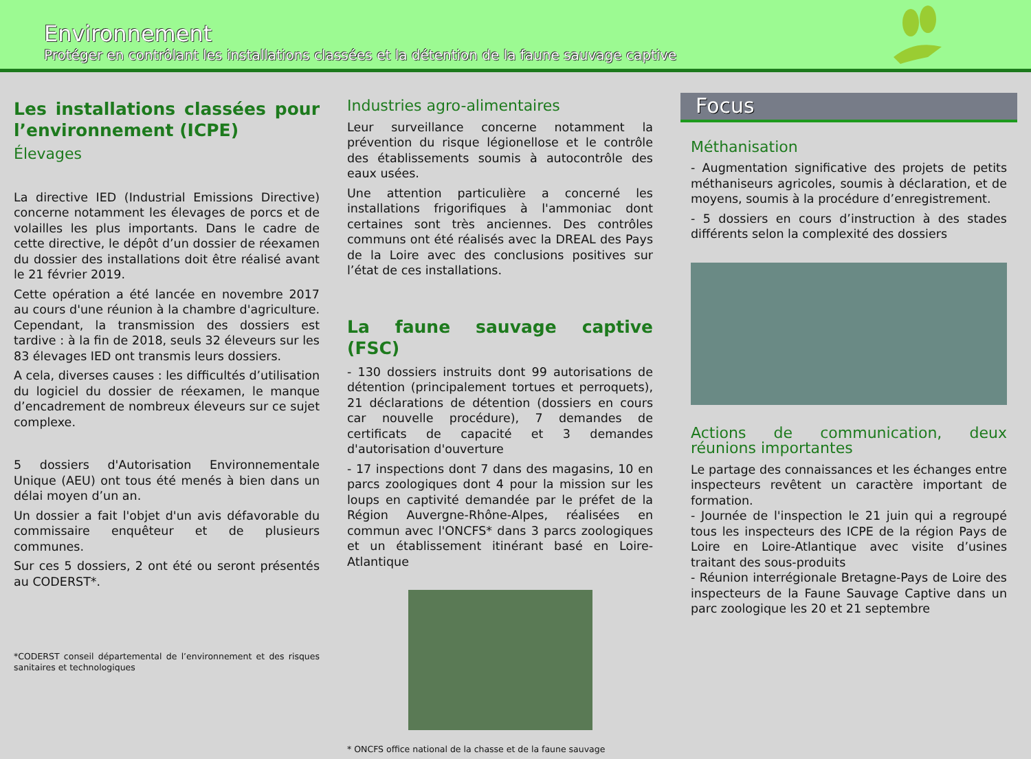Environnement
Protéger en contrôlant les installations classées et la détention de la faune sauvage captive
Les installations classées pour l’environnement (ICPE)
Élevages
La directive IED (Industrial Emissions Directive) concerne notamment les élevages de porcs et de volailles les plus importants. Dans le cadre de cette directive, le dépôt d’un dossier de réexamen du dossier des installations doit être réalisé avant le 21 février 2019.
Cette opération a été lancée en novembre 2017 au cours d'une réunion à la chambre d'agriculture. Cependant, la transmission des dossiers est tardive : à la fin de 2018, seuls 32 éleveurs sur les 83 élevages IED ont transmis leurs dossiers.
A cela, diverses causes : les difficultés d’utilisation du logiciel du dossier de réexamen, le manque d’encadrement de nombreux éleveurs sur ce sujet complexe.
5 dossiers d'Autorisation Environnementale Unique (AEU) ont tous été menés à bien dans un délai moyen d’un an.
Un dossier a fait l'objet d'un avis défavorable du commissaire enquêteur et de plusieurs communes.
Sur ces 5 dossiers, 2 ont été ou seront présentés au CODERST*.
*CODERST conseil départemental de l’environnement et des risques sanitaires et technologiques
Industries agro-alimentaires
Leur surveillance concerne notamment la prévention du risque légionellose et le contrôle des établissements soumis à autocontrôle des eaux usées.
Une attention particulière a concerné les installations frigorifiques à l'ammoniac dont certaines sont très anciennes. Des contrôles communs ont été réalisés avec la DREAL des Pays de la Loire avec des conclusions positives sur l’état de ces installations.
La faune sauvage captive (FSC)
- 130 dossiers instruits dont 99 autorisations de détention (principalement tortues et perroquets), 21 déclarations de détention (dossiers en cours car nouvelle procédure), 7 demandes de certificats de capacité et 3 demandes d'autorisation d'ouverture
- 17 inspections dont 7 dans des magasins, 10 en parcs zoologiques dont 4 pour la mission sur les loups en captivité demandée par le préfet de la Région Auvergne-Rhône-Alpes, réalisées en commun avec l'ONCFS* dans 3 parcs zoologiques et un établissement itinérant basé en Loire-Atlantique
* ONCFS office national de la chasse et de la faune sauvage
Focus
Méthanisation
- Augmentation significative des projets de petits méthaniseurs agricoles, soumis à déclaration, et de moyens, soumis à la procédure d’enregistrement.
- 5 dossiers en cours d’instruction à des stades différents selon la complexité des dossiers
Actions de communication, deux réunions importantes
Le partage des connaissances et les échanges entre inspecteurs revêtent un caractère important de formation.
- Journée de l'inspection le 21 juin qui a regroupé tous les inspecteurs des ICPE de la région Pays de Loire en Loire-Atlantique avec visite d’usines traitant des sous-produits
- Réunion interrégionale Bretagne-Pays de Loire des inspecteurs de la Faune Sauvage Captive dans un parc zoologique les 20 et 21 septembre